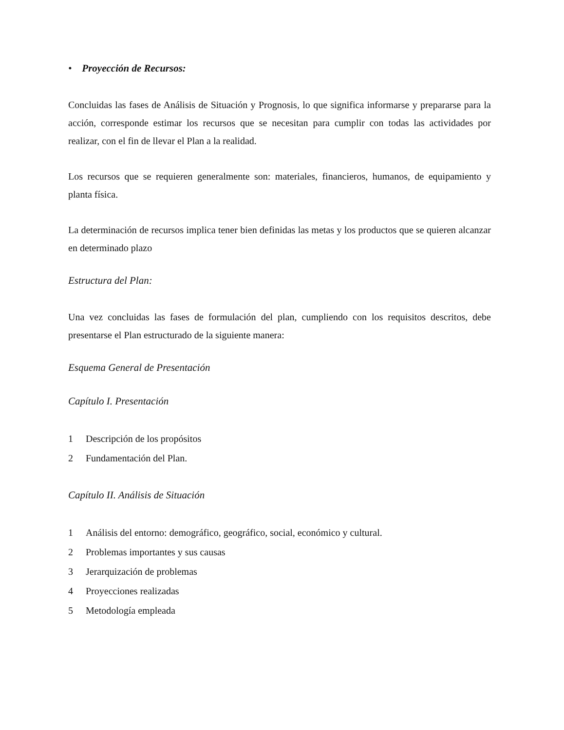• Proyección de Recursos:
Concluidas las fases de Análisis de Situación y Prognosis, lo que significa informarse y prepararse para la acción, corresponde estimar los recursos que se necesitan para cumplir con todas las actividades por realizar, con el fin de llevar el Plan a la realidad.
Los recursos que se requieren generalmente son: materiales, financieros, humanos, de equipamiento y planta física.
La determinación de recursos implica tener bien definidas las metas y los productos que se quieren alcanzar en determinado plazo
Estructura del Plan:
Una vez concluidas las fases de formulación del plan, cumpliendo con los requisitos descritos, debe presentarse el Plan estructurado de la siguiente manera:
Esquema General de Presentación
Capítulo I. Presentación
1 Descripción de los propósitos
2 Fundamentación del Plan.
Capítulo II. Análisis de Situación
1 Análisis del entorno: demográfico, geográfico, social, económico y cultural.
2 Problemas importantes y sus causas
3 Jerarquización de problemas
4 Proyecciones realizadas
5 Metodología empleada